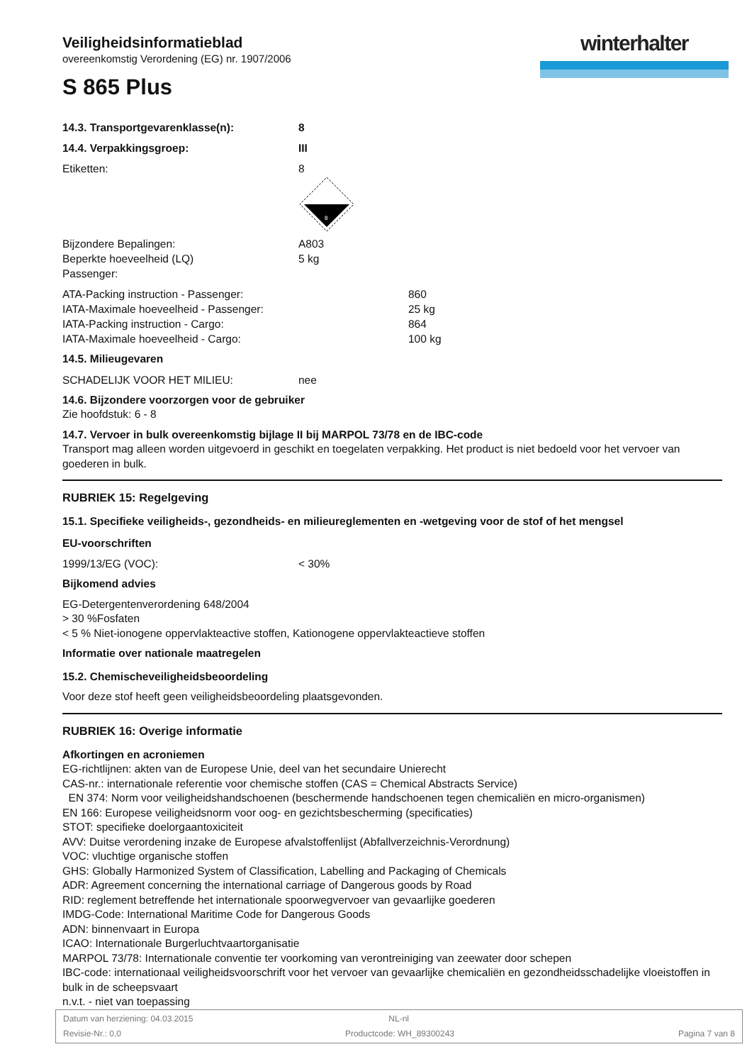winterhalter
Veiligheidsinformatieblad
overeenkomstig Verordening (EG) nr. 1907/2006
S 865 Plus
14.3. Transportgevarenklasse(n): 8
14.4. Verpakkingsgroep: III
Etiketten: 8
8
Bijzondere Bepalingen: A803
Beperkte hoeveelheid (LQ)
Passenger: 5 kg
ATA-Packing instruction - Passenger: 860
IATA-Maximale hoeveelheid - Passenger: 25 kg
IATA-Packing instruction - Cargo: 864
IATA-Maximale hoeveelheid - Cargo: 100 kg
14.5. Milieugevaren
SCHADELIJK VOOR HET MILIEU: nee
14.6. Bijzondere voorzorgen voor de gebruiker
Zie hoofdstuk: 6 - 8
14.7. Vervoer in bulk overeenkomstig bijlage II bij MARPOL 73/78 en de IBC-code
Transport mag alleen worden uitgevoerd in geschikt en toegelaten verpakking. Het product is niet bedoeld voor het vervoer van goederen in bulk.
RUBRIEK 15: Regelgeving
15.1. Specifieke veiligheids-, gezondheids- en milieureglementen en -wetgeving voor de stof of het mengsel
EU-voorschriften
1999/13/EG (VOC): < 30%
Bijkomend advies
EG-Detergentenverordening 648/2004
> 30 %Fosfaten
< 5 % Niet-ionogene oppervlakteactive stoffen, Kationogene oppervlakteactieve stoffen
Informatie over nationale maatregelen
15.2. Chemischeveiligheidsbeoordeling
Voor deze stof heeft geen veiligheidsbeoordeling plaatsgevonden.
RUBRIEK 16: Overige informatie
Afkortingen en acroniemen
EG-richtlijnen: akten van de Europese Unie, deel van het secundaire Unierecht
CAS-nr.: internationale referentie voor chemische stoffen (CAS = Chemical Abstracts Service)
EN 374: Norm voor veiligheidshandschoenen (beschermende handschoenen tegen chemicaliën en micro-organismen)
EN 166: Europese veiligheidsnorm voor oog- en gezichtsbescherming (specificaties)
STOT: specifieke doelorgaantoxiciteit
AVV: Duitse verordening inzake de Europese afvalstoffenlijst (Abfallverzeichnis-Verordnung)
VOC: vluchtige organische stoffen
GHS: Globally Harmonized System of Classification, Labelling and Packaging of Chemicals
ADR: Agreement concerning the international carriage of Dangerous goods by Road
RID: reglement betreffende het internationale spoorwegvervoer van gevaarlijke goederen
IMDG-Code: International Maritime Code for Dangerous Goods
ADN: binnenvaart in Europa
ICAO: Internationale Burgerluchtvaartorganisatie
MARPOL 73/78: Internationale conventie ter voorkoming van verontreiniging van zeewater door schepen
IBC-code: internationaal veiligheidsvoorschrift voor het vervoer van gevaarlijke chemicaliën en gezondheidsschadelijke vloeistoffen in bulk in de scheepsvaart
n.v.t. - niet van toepassing
Datum van herziening: 04.03.2015 NL-nl
Revisie-Nr.: 0,0 Productcode: WH_89300243 Pagina 7 van 8